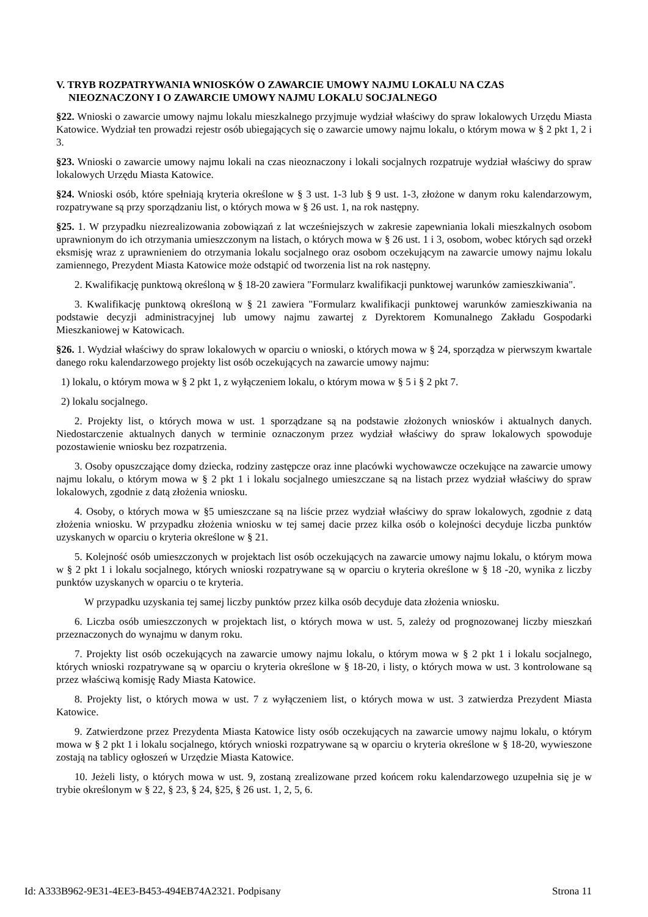V. TRYB ROZPATRYWANIA WNIOSKÓW O ZAWARCIE UMOWY NAJMU LOKALU NA CZAS NIEOZNACZONY I O ZAWARCIE UMOWY NAJMU LOKALU SOCJALNEGO
§22. Wnioski o zawarcie umowy najmu lokalu mieszkalnego przyjmuje wydział właściwy do spraw lokalowych Urzędu Miasta Katowice. Wydział ten prowadzi rejestr osób ubiegających się o zawarcie umowy najmu lokalu, o którym mowa w § 2 pkt 1, 2 i 3.
§23. Wnioski o zawarcie umowy najmu lokali na czas nieoznaczony i lokali socjalnych rozpatruje wydział właściwy do spraw lokalowych Urzędu Miasta Katowice.
§24. Wnioski osób, które spełniają kryteria określone w § 3 ust. 1-3 lub § 9 ust. 1-3, złożone w danym roku kalendarzowym, rozpatrywane są przy sporządzaniu list, o których mowa w § 26 ust. 1, na rok następny.
§25. 1. W przypadku niezrealizowania zobowiązań z lat wcześniejszych w zakresie zapewniania lokali mieszkalnych osobom uprawnionym do ich otrzymania umieszczonym na listach, o których mowa w § 26 ust. 1 i 3, osobom, wobec których sąd orzekł eksmisję wraz z uprawnieniem do otrzymania lokalu socjalnego oraz osobom oczekującym na zawarcie umowy najmu lokalu zamiennego, Prezydent Miasta Katowice może odstąpić od tworzenia list na rok następny.
2. Kwalifikację punktową określoną w § 18-20 zawiera "Formularz kwalifikacji punktowej warunków zamieszkiwania".
3. Kwalifikację punktową określoną w § 21 zawiera "Formularz kwalifikacji punktowej warunków zamieszkiwania na podstawie decyzji administracyjnej lub umowy najmu zawartej z Dyrektorem Komunalnego Zakładu Gospodarki Mieszkaniowej w Katowicach.
§26. 1. Wydział właściwy do spraw lokalowych w oparciu o wnioski, o których mowa w § 24, sporządza w pierwszym kwartale danego roku kalendarzowego projekty list osób oczekujących na zawarcie umowy najmu:
1) lokalu, o którym mowa w § 2 pkt 1, z wyłączeniem lokalu, o którym mowa w § 5 i § 2 pkt 7.
2) lokalu socjalnego.
2. Projekty list, o których mowa w ust. 1 sporządzane są na podstawie złożonych wniosków i aktualnych danych. Niedostarczenie aktualnych danych w terminie oznaczonym przez wydział właściwy do spraw lokalowych spowoduje pozostawienie wniosku bez rozpatrzenia.
3. Osoby opuszczające domy dziecka, rodziny zastępcze oraz inne placówki wychowawcze oczekujące na zawarcie umowy najmu lokalu, o którym mowa w § 2 pkt 1 i lokalu socjalnego umieszczane są na listach przez wydział właściwy do spraw lokalowych, zgodnie z datą złożenia wniosku.
4. Osoby, o których mowa w §5 umieszczane są na liście przez wydział właściwy do spraw lokalowych, zgodnie z datą złożenia wniosku. W przypadku złożenia wniosku w tej samej dacie przez kilka osób o kolejności decyduje liczba punktów uzyskanych w oparciu o kryteria określone w § 21.
5. Kolejność osób umieszczonych w projektach list osób oczekujących na zawarcie umowy najmu lokalu, o którym mowa w § 2 pkt 1 i lokalu socjalnego, których wnioski rozpatrywane są w oparciu o kryteria określone w § 18 -20, wynika z liczby punktów uzyskanych w oparciu o te kryteria.
W przypadku uzyskania tej samej liczby punktów przez kilka osób decyduje data złożenia wniosku.
6. Liczba osób umieszczonych w projektach list, o których mowa w ust. 5, zależy od prognozowanej liczby mieszkań przeznaczonych do wynajmu w danym roku.
7. Projekty list osób oczekujących na zawarcie umowy najmu lokalu, o którym mowa w § 2 pkt 1 i lokalu socjalnego, których wnioski rozpatrywane są w oparciu o kryteria określone w § 18-20, i listy, o których mowa w ust. 3 kontrolowane są przez właściwą komisję Rady Miasta Katowice.
8. Projekty list, o których mowa w ust. 7 z wyłączeniem list, o których mowa w ust. 3 zatwierdza Prezydent Miasta Katowice.
9. Zatwierdzone przez Prezydenta Miasta Katowice listy osób oczekujących na zawarcie umowy najmu lokalu, o którym mowa w § 2 pkt 1 i lokalu socjalnego, których wnioski rozpatrywane są w oparciu o kryteria określone w § 18-20, wywieszone zostają na tablicy ogłoszeń w Urzędzie Miasta Katowice.
10. Jeżeli listy, o których mowa w ust. 9, zostaną zrealizowane przed końcem roku kalendarzowego uzupełnia się je w trybie określonym w § 22, § 23, § 24, §25, § 26 ust. 1, 2, 5, 6.
Id: A333B962-9E31-4EE3-B453-494EB74A2321. Podpisany Strona 11